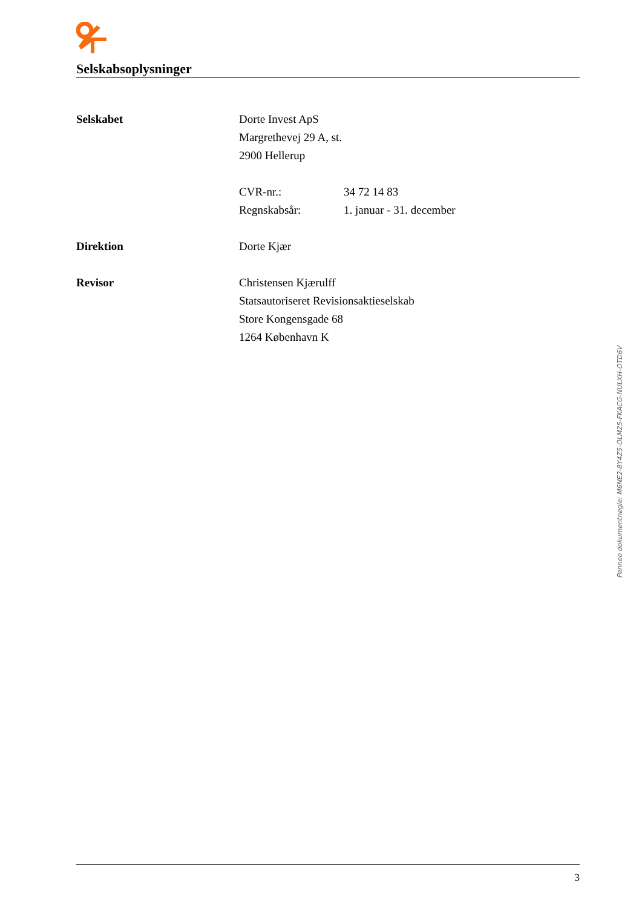Selskabsoplysninger
| Selskabet | Dorte Invest ApS Margrethevej 29 A, st. 2900 Hellerup / CVR-nr.: / 34 72 14 83 / / Regnskabsår: / 1. januar - 31. december / |
| Direktion | Dorte Kjær |
| Revisor | Christensen Kjærulff Statsautoriseret Revisionsaktieselskab Store Kongensgade 68 1264 København K |
Penneo dokumentnøgle: M6NE2-8Y4Z5-OLM25-FKACG-NULXH-OTD6V
3